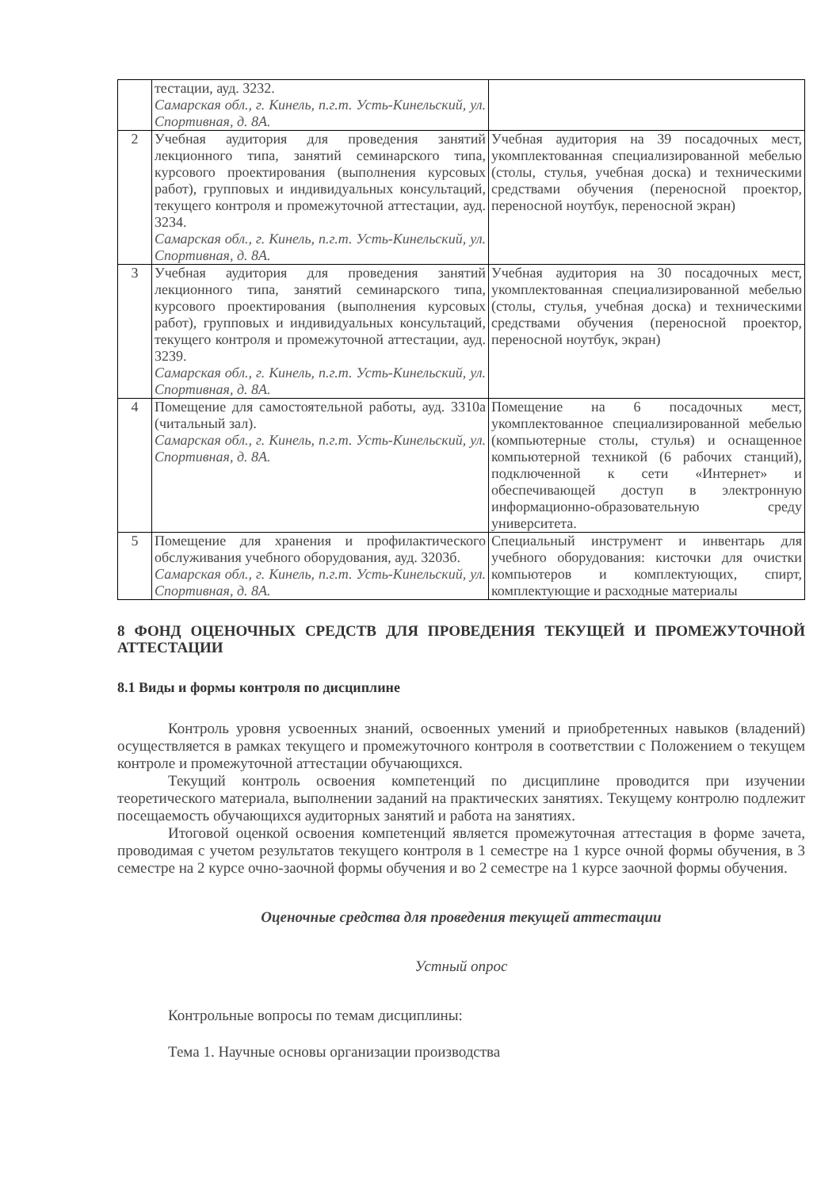| | тестации, ауд. 3232. Самарская обл., г. Кинель, п.г.т. Усть-Кинельский, ул. Спортивная, д. 8А. | |
| 2 | Учебная аудитория для проведения занятий лекционного типа, занятий семинарского типа, курсового проектирования (выполнения курсовых работ), групповых и индивидуальных консультаций, текущего контроля и промежуточной аттестации, ауд. 3234. Самарская обл., г. Кинель, п.г.т. Усть-Кинельский, ул. Спортивная, д. 8А. | Учебная аудитория на 39 посадочных мест, укомплектованная специализированной мебелью (столы, стулья, учебная доска) и техническими средствами обучения (переносной проектор, переносной ноутбук, переносной экран) |
| 3 | Учебная аудитория для проведения занятий лекционного типа, занятий семинарского типа, курсового проектирования (выполнения курсовых работ), групповых и индивидуальных консультаций, текущего контроля и промежуточной аттестации, ауд. 3239. Самарская обл., г. Кинель, п.г.т. Усть-Кинельский, ул. Спортивная, д. 8А. | Учебная аудитория на 30 посадочных мест, укомплектованная специализированной мебелью (столы, стулья, учебная доска) и техническими средствами обучения (переносной проектор, переносной ноутбук, экран) |
| 4 | Помещение для самостоятельной работы, ауд. 3310а (читальный зал). Самарская обл., г. Кинель, п.г.т. Усть-Кинельский, ул. Спортивная, д. 8А. | Помещение на 6 посадочных мест, укомплектованное специализированной мебелью (компьютерные столы, стулья) и оснащенное компьютерной техникой (6 рабочих станций), подключенной к сети «Интернет» и обеспечивающей доступ в электронную информационно-образовательную среду университета. |
| 5 | Помещение для хранения и профилактического обслуживания учебного оборудования, ауд. 3203б. Самарская обл., г. Кинель, п.г.т. Усть-Кинельский, ул. Спортивная, д. 8А. | Специальный инструмент и инвентарь для учебного оборудования: кисточки для очистки компьютеров и комплектующих, спирт, комплектующие и расходные материалы |
8 ФОНД ОЦЕНОЧНЫХ СРЕДСТВ ДЛЯ ПРОВЕДЕНИЯ ТЕКУЩЕЙ И ПРОМЕЖУТОЧНОЙ АТТЕСТАЦИИ
8.1 Виды и формы контроля по дисциплине
Контроль уровня усвоенных знаний, освоенных умений и приобретенных навыков (владений) осуществляется в рамках текущего и промежуточного контроля в соответствии с Положением о текущем контроле и промежуточной аттестации обучающихся.
Текущий контроль освоения компетенций по дисциплине проводится при изучении теоретического материала, выполнении заданий на практических занятиях. Текущему контролю подлежит посещаемость обучающихся аудиторных занятий и работа на занятиях.
Итоговой оценкой освоения компетенций является промежуточная аттестация в форме зачета, проводимая с учетом результатов текущего контроля в 1 семестре на 1 курсе очной формы обучения, в 3 семестре на 2 курсе очно-заочной формы обучения и во 2 семестре на 1 курсе заочной формы обучения.
Оценочные средства для проведения текущей аттестации
Устный опрос
Контрольные вопросы по темам дисциплины:
Тема 1. Научные основы организации производства